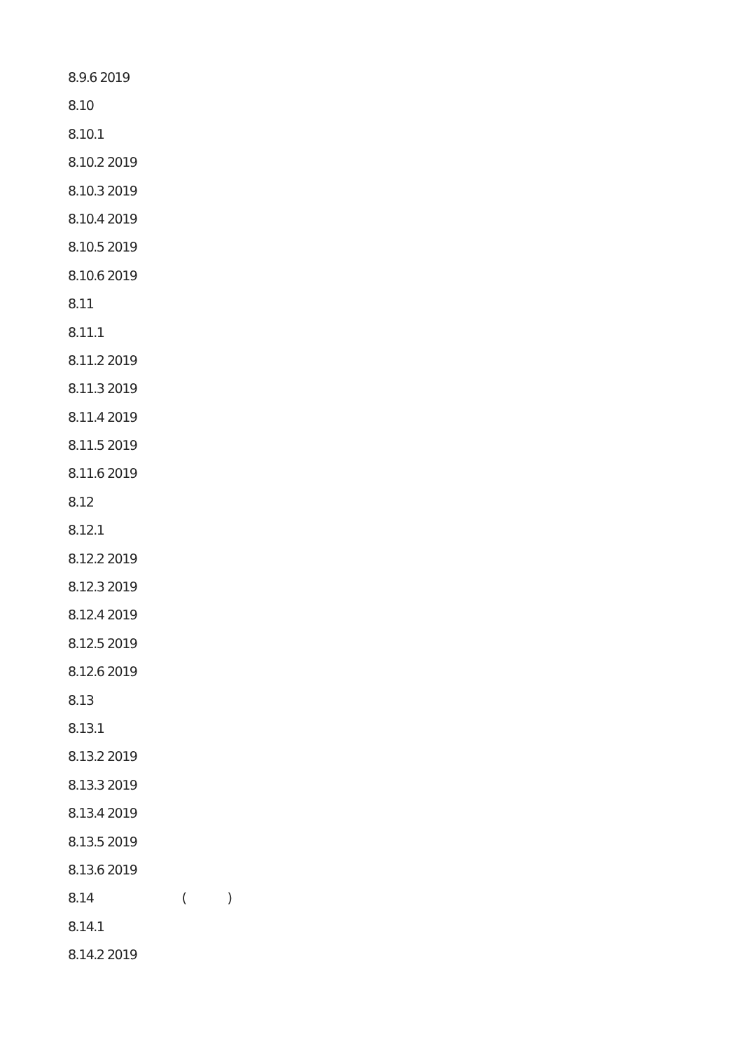8.9.6 2019
8.10
8.10.1
8.10.2 2019
8.10.3 2019
8.10.4 2019
8.10.5 2019
8.10.6 2019
8.11
8.11.1
8.11.2 2019
8.11.3 2019
8.11.4 2019
8.11.5 2019
8.11.6 2019
8.12
8.12.1
8.12.2 2019
8.12.3 2019
8.12.4 2019
8.12.5 2019
8.12.6 2019
8.13
8.13.1
8.13.2 2019
8.13.3 2019
8.13.4 2019
8.13.5 2019
8.13.6 2019
8.14 ( )
8.14.1
8.14.2 2019